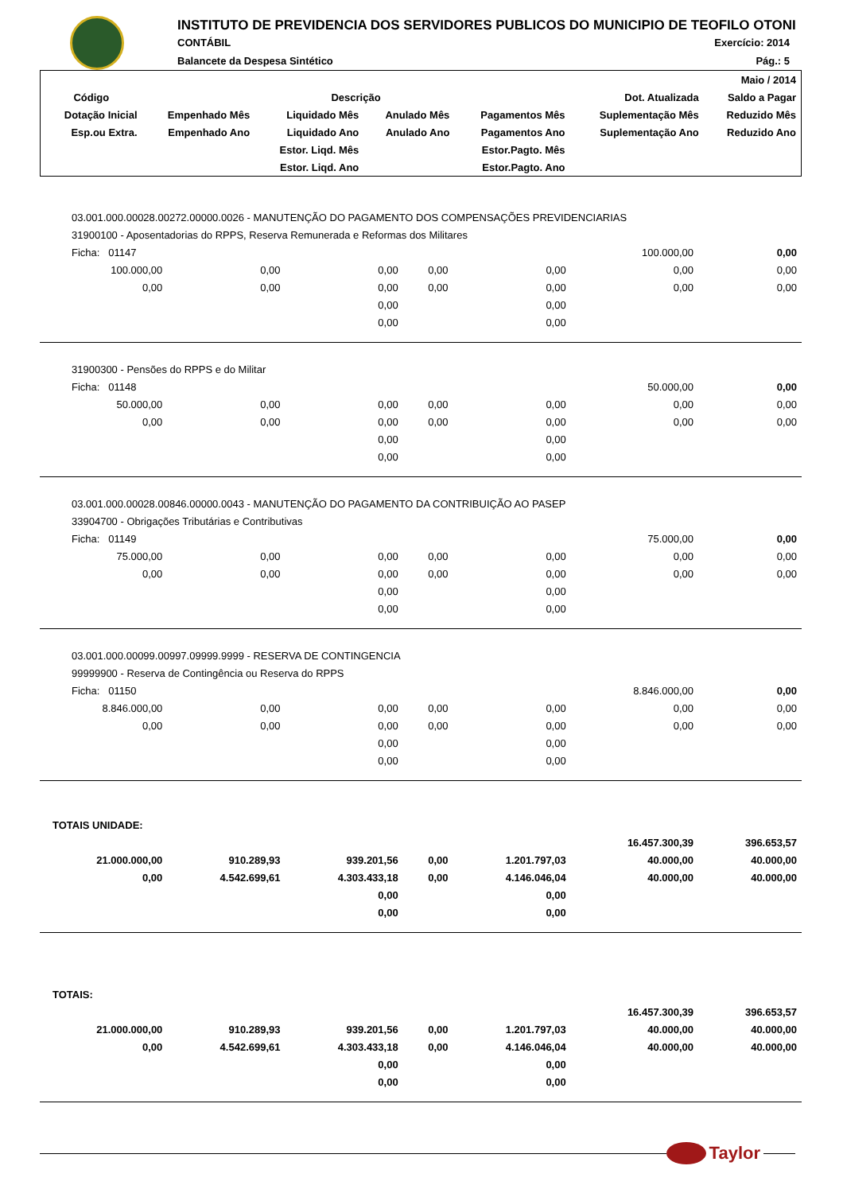INSTITUTO DE PREVIDENCIA DOS SERVIDORES PUBLICOS DO MUNICIPIO DE TEOFILO OTONI
CONTÁBIL Exercício: 2014
Balancete da Despesa Sintético Pág.: 5
| | | | | | | Maio / 2014 |
| --- | --- | --- | --- | --- | --- | --- |
| Código | Descrição | | | | Dot. Atualizada | Saldo a Pagar |
| Dotação Inicial | Empenhado Mês | Liquidado Mês | Anulado Mês | Pagamentos Mês | Suplementação Mês | Reduzido Mês |
| Esp.ou Extra. | Empenhado Ano | Liquidado Ano | Anulado Ano | Pagamentos Ano | Suplementação Ano | Reduzido Ano |
| | | Estor. Liqd. Mês | | Estor.Pagto. Mês | | |
| | | Estor. Liqd. Ano | | Estor.Pagto. Ano | | |
| 03.001.000.00028.00272.00000.0026 - MANUTENÇÃO DO PAGAMENTO DOS COMPENSAÇÕES PREVIDENCIARIAS | | | | | | |
| 31900100 - Aposentadorias do RPPS, Reserva Remunerada e Reformas dos Militares | | | | | | |
| Ficha: 01147 | | | | | 100.000,00 | 0,00 |
| 100.000,00 | 0,00 | 0,00 | 0,00 | 0,00 | 0,00 | 0,00 |
| 0,00 | 0,00 | 0,00 | 0,00 | 0,00 | 0,00 | 0,00 |
| | | 0,00 | | 0,00 | | |
| | | 0,00 | | 0,00 | | |
| 31900300 - Pensões do RPPS e do Militar | | | | | | |
| Ficha: 01148 | | | | | 50.000,00 | 0,00 |
| 50.000,00 | 0,00 | 0,00 | 0,00 | 0,00 | 0,00 | 0,00 |
| 0,00 | 0,00 | 0,00 | 0,00 | 0,00 | 0,00 | 0,00 |
| | | 0,00 | | 0,00 | | |
| | | 0,00 | | 0,00 | | |
| 03.001.000.00028.00846.00000.0043 - MANUTENÇÃO DO PAGAMENTO DA CONTRIBUIÇÃO AO PASEP | | | | | | |
| 33904700 - Obrigações Tributárias e Contributivas | | | | | | |
| Ficha: 01149 | | | | | 75.000,00 | 0,00 |
| 75.000,00 | 0,00 | 0,00 | 0,00 | 0,00 | 0,00 | 0,00 |
| 0,00 | 0,00 | 0,00 | 0,00 | 0,00 | 0,00 | 0,00 |
| | | 0,00 | | 0,00 | | |
| | | 0,00 | | 0,00 | | |
| 03.001.000.00099.00997.09999.9999 - RESERVA DE CONTINGENCIA | | | | | | |
| 99999900 - Reserva de Contingência ou Reserva do RPPS | | | | | | |
| Ficha: 01150 | | | | | 8.846.000,00 | 0,00 |
| 8.846.000,00 | 0,00 | 0,00 | 0,00 | 0,00 | 0,00 | 0,00 |
| 0,00 | 0,00 | 0,00 | 0,00 | 0,00 | 0,00 | 0,00 |
| | | 0,00 | | 0,00 | | |
| | | 0,00 | | 0,00 | | |
| TOTAIS UNIDADE: | | | | | | |
| | | | | | 16.457.300,39 | 396.653,57 |
| 21.000.000,00 | 910.289,93 | 939.201,56 | 0,00 | 1.201.797,03 | 40.000,00 | 40.000,00 |
| 0,00 | 4.542.699,61 | 4.303.433,18 | 0,00 | 4.146.046,04 | 40.000,00 | 40.000,00 |
| | | 0,00 | | 0,00 | | |
| | | 0,00 | | 0,00 | | |
| TOTAIS: | | | | | | |
| | | | | | 16.457.300,39 | 396.653,57 |
| 21.000.000,00 | 910.289,93 | 939.201,56 | 0,00 | 1.201.797,03 | 40.000,00 | 40.000,00 |
| 0,00 | 4.542.699,61 | 4.303.433,18 | 0,00 | 4.146.046,04 | 40.000,00 | 40.000,00 |
| | | 0,00 | | 0,00 | | |
| | | 0,00 | | 0,00 | | |
Taylor